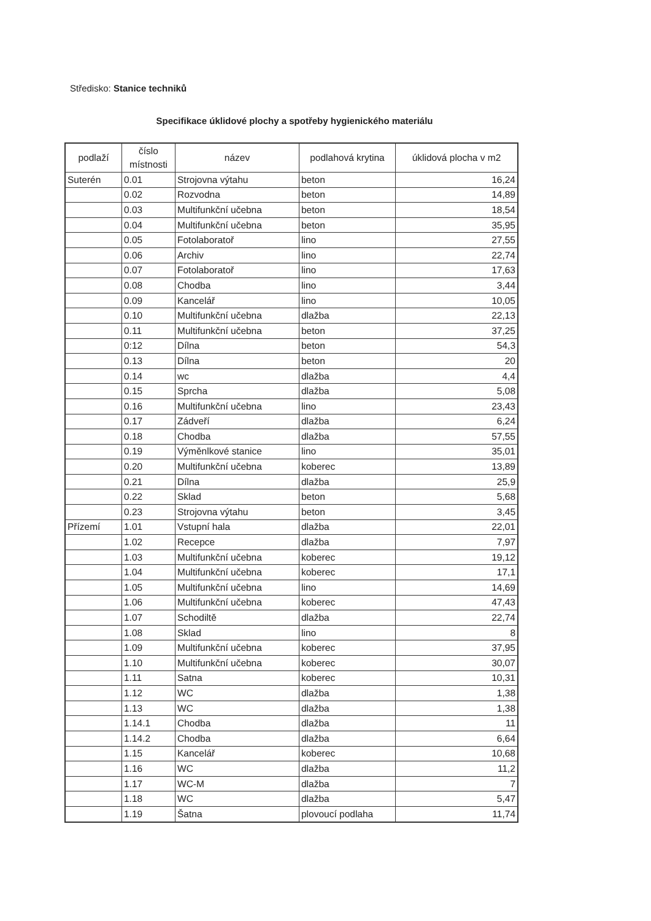Středisko: Stanice techniků
Specifikace úklidové plochy a spotřeby hygienického materiálu
| podlaží | číslo místnosti | název | podlahová krytina | úklidová plocha v m2 |
| --- | --- | --- | --- | --- |
| Suterén | 0.01 | Strojovna výtahu | beton | 16,24 |
| | 0.02 | Rozvodna | beton | 14,89 |
| | 0.03 | Multifunkční učebna | beton | 18,54 |
| | 0.04 | Multifunkční učebna | beton | 35,95 |
| | 0.05 | Fotolaboratoř | lino | 27,55 |
| | 0.06 | Archiv | lino | 22,74 |
| | 0.07 | Fotolaboratoř | lino | 17,63 |
| | 0.08 | Chodba | lino | 3,44 |
| | 0.09 | Kancelář | lino | 10,05 |
| | 0.10 | Multifunkční učebna | dlažba | 22,13 |
| | 0.11 | Multifunkční učebna | beton | 37,25 |
| | 0:12 | Dílna | beton | 54,3 |
| | 0.13 | Dílna | beton | 20 |
| | 0.14 | wc | dlažba | 4,4 |
| | 0.15 | Sprcha | dlažba | 5,08 |
| | 0.16 | Multifunkční učebna | lino | 23,43 |
| | 0.17 | Zádveří | dlažba | 6,24 |
| | 0.18 | Chodba | dlažba | 57,55 |
| | 0.19 | Výměnlkové stanice | lino | 35,01 |
| | 0.20 | Multifunkční učebna | koberec | 13,89 |
| | 0.21 | Dílna | dlažba | 25,9 |
| | 0.22 | Sklad | beton | 5,68 |
| | 0.23 | Strojovna výtahu | beton | 3,45 |
| Přízemí | 1.01 | Vstupní hala | dlažba | 22,01 |
| | 1.02 | Recepce | dlažba | 7,97 |
| | 1.03 | Multifunkční učebna | koberec | 19,12 |
| | 1.04 | Multifunkční učebna | koberec | 17,1 |
| | 1.05 | Multifunkční učebna | lino | 14,69 |
| | 1.06 | Multifunkční učebna | koberec | 47,43 |
| | 1.07 | Schodiltě | dlažba | 22,74 |
| | 1.08 | Sklad | lino | 8 |
| | 1.09 | Multifunkční učebna | koberec | 37,95 |
| | 1.10 | Multifunkční učebna | koberec | 30,07 |
| | 1.11 | Satna | koberec | 10,31 |
| | 1.12 | WC | dlažba | 1,38 |
| | 1.13 | WC | dlažba | 1,38 |
| | 1.14.1 | Chodba | dlažba | 11 |
| | 1.14.2 | Chodba | dlažba | 6,64 |
| | 1.15 | Kancelář | koberec | 10,68 |
| | 1.16 | WC | dlažba | 11,2 |
| | 1.17 | WC-M | dlažba | 7 |
| | 1.18 | WC | dlažba | 5,47 |
| | 1.19 | Šatna | plovoucí podlaha | 11,74 |